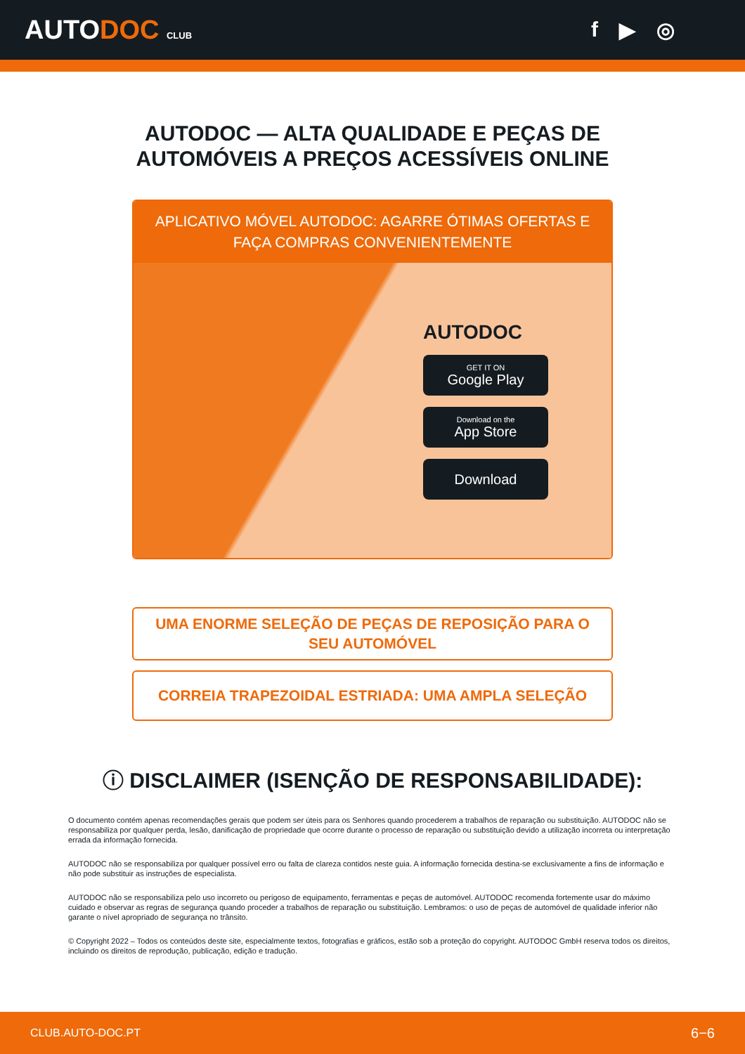AUTODOC CLUB
f ▶ ◎
AUTODOC — ALTA QUALIDADE E PEÇAS DE
AUTOMÓVEIS A PREÇOS ACESSÍVEIS ONLINE
APLICATIVO MÓVEL AUTODOC: AGARRE ÓTIMAS OFERTAS E FAÇA COMPRAS CONVENIENTEMENTE
AUTODOC
GET IT ON
Google Play
Download on the
App Store
Download
UMA ENORME SELEÇÃO DE PEÇAS DE REPOSIÇÃO PARA O SEU AUTOMÓVEL
CORREIA TRAPEZOIDAL ESTRIADA: UMA AMPLA SELEÇÃO
ⓘ DISCLAIMER (ISENÇÃO DE RESPONSABILIDADE):
O documento contém apenas recomendações gerais que podem ser úteis para os Senhores quando procederem a trabalhos de reparação ou substituição. AUTODOC não se responsabiliza por qualquer perda, lesão, danificação de propriedade que ocorre durante o processo de reparação ou substituição devido a utilização incorreta ou interpretação errada da informação fornecida.
AUTODOC não se responsabiliza por qualquer possível erro ou falta de clareza contidos neste guia. A informação fornecida destina-se exclusivamente a fins de informação e não pode substituir as instruções de especialista.
AUTODOC não se responsabiliza pelo uso incorreto ou perigoso de equipamento, ferramentas e peças de automóvel. AUTODOC recomenda fortemente usar do máximo cuidado e observar as regras de segurança quando proceder a trabalhos de reparação ou substituição. Lembramos: o uso de peças de automóvel de qualidade inferior não garante o nível apropriado de segurança no trânsito.
© Copyright 2022 – Todos os conteúdos deste site, especialmente textos, fotografias e gráficos, estão sob a proteção do copyright. AUTODOC GmbH reserva todos os direitos, incluindo os direitos de reprodução, publicação, edição e tradução.
CLUB.AUTO-DOC.PT 6−6